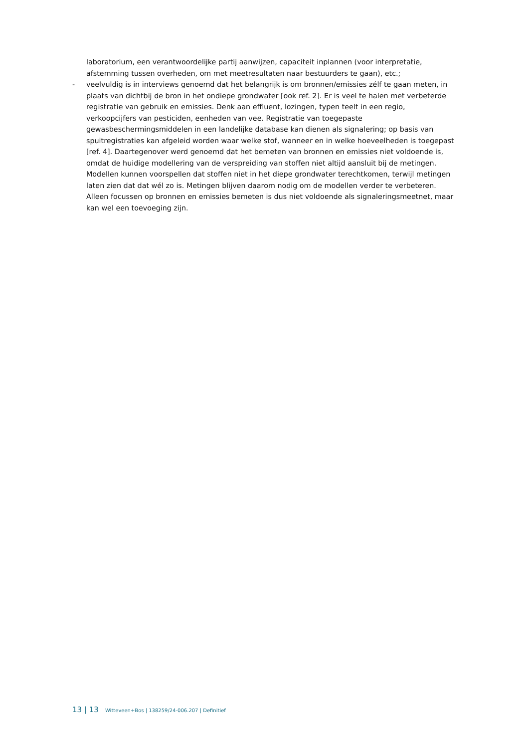laboratorium, een verantwoordelijke partij aanwijzen, capaciteit inplannen (voor interpretatie, afstemming tussen overheden, om met meetresultaten naar bestuurders te gaan), etc.;
- veelvuldig is in interviews genoemd dat het belangrijk is om bronnen/emissies zélf te gaan meten, in plaats van dichtbij de bron in het ondiepe grondwater [ook ref. 2]. Er is veel te halen met verbeterde registratie van gebruik en emissies. Denk aan effluent, lozingen, typen teelt in een regio, verkoopcijfers van pesticiden, eenheden van vee. Registratie van toegepaste gewasbeschermingsmiddelen in een landelijke database kan dienen als signalering; op basis van spuitregistraties kan afgeleid worden waar welke stof, wanneer en in welke hoeveelheden is toegepast [ref. 4]. Daartegenover werd genoemd dat het bemeten van bronnen en emissies niet voldoende is, omdat de huidige modellering van de verspreiding van stoffen niet altijd aansluit bij de metingen. Modellen kunnen voorspellen dat stoffen niet in het diepe grondwater terechtkomen, terwijl metingen laten zien dat dat wél zo is. Metingen blijven daarom nodig om de modellen verder te verbeteren. Alleen focussen op bronnen en emissies bemeten is dus niet voldoende als signaleringsmeetnet, maar kan wel een toevoeging zijn.
13 | 13 Witteveen+Bos | 138259/24-006.207 | Definitief